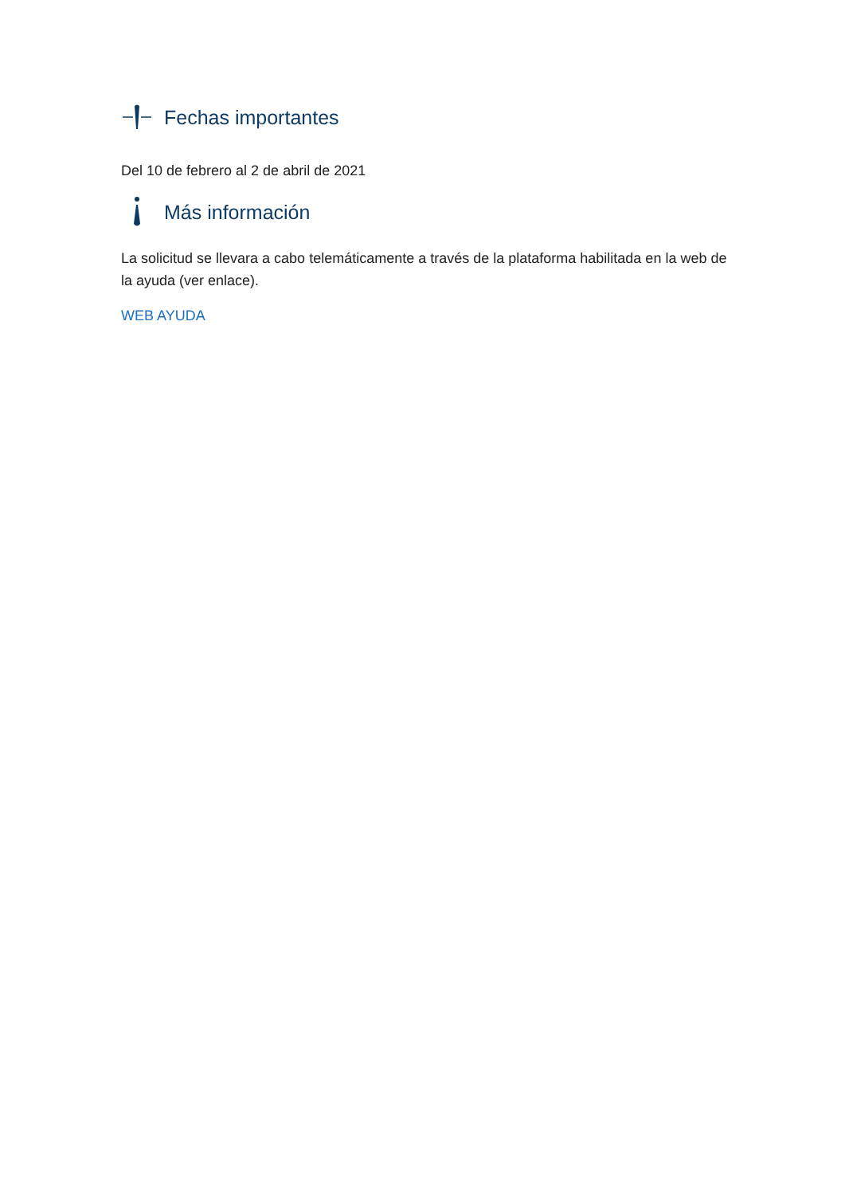Fechas importantes
Del 10 de febrero al 2 de abril de 2021
Más información
La solicitud se llevara a cabo telemáticamente a través de la plataforma habilitada en la web de la ayuda (ver enlace).
WEB AYUDA